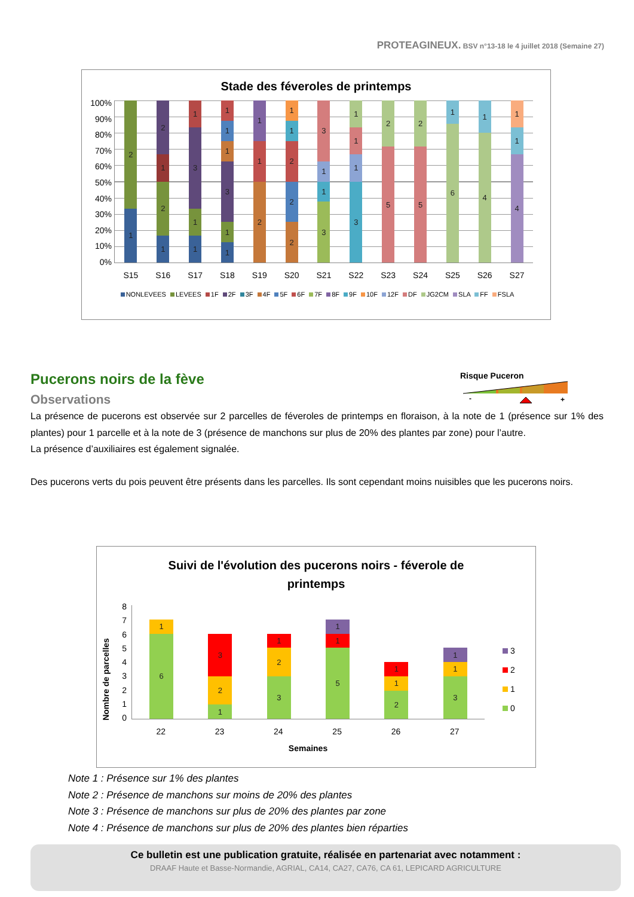PROTEAGINEUX. BSV n°13-18 le 4 juillet 2018 (Semaine 27)
Stade des féveroles de printemps
100%
90%
80%
70%
60%
50%
40%
30%
20%
10%
0%
1
2
1
2
1
2
1
1
3
1
1
1
3
1
1
1
2
1
1
2
2
2
1
1
3
1
1
3
3
1
1
1
5
2
5
2
6
1
4
1
4
1
1
S15 S16 S17 S18 S19 S20 S21 S22 S23 S24 S25 S26 S27
NONLEVEES LEVEES 1F 2F 3F 4F 5F 6F 7F 8F 9F 10F 12F DF JG2CM SLA FF FSLA
Pucerons noirs de la fève
Observations
Risque Puceron
-
+
La présence de pucerons est observée sur 2 parcelles de féveroles de printemps en floraison, à la note de 1 (présence sur 1% des plantes) pour 1 parcelle et à la note de 3 (présence de manchons sur plus de 20% des plantes par zone) pour l’autre.
La présence d’auxiliaires est également signalée.
Des pucerons verts du pois peuvent être présents dans les parcelles. Ils sont cependant moins nuisibles que les pucerons noirs.
Suivi de l'évolution des pucerons noirs - féverole de
printemps
Nombre de parcelles
876543210
6
1
1
2
3
3
2
1
5
1
1
2
1
1
3
1
1
22 23 24 25 26 27
Semaines
3
2
1
0
Note 1 : Présence sur 1% des plantes
Note 2 : Présence de manchons sur moins de 20% des plantes
Note 3 : Présence de manchons sur plus de 20% des plantes par zone
Note 4 : Présence de manchons sur plus de 20% des plantes bien réparties
Ce bulletin est une publication gratuite, réalisée en partenariat avec notamment :
DRAAF Haute et Basse-Normandie, AGRIAL, CA14, CA27, CA76, CA 61, LEPICARD AGRICULTURE